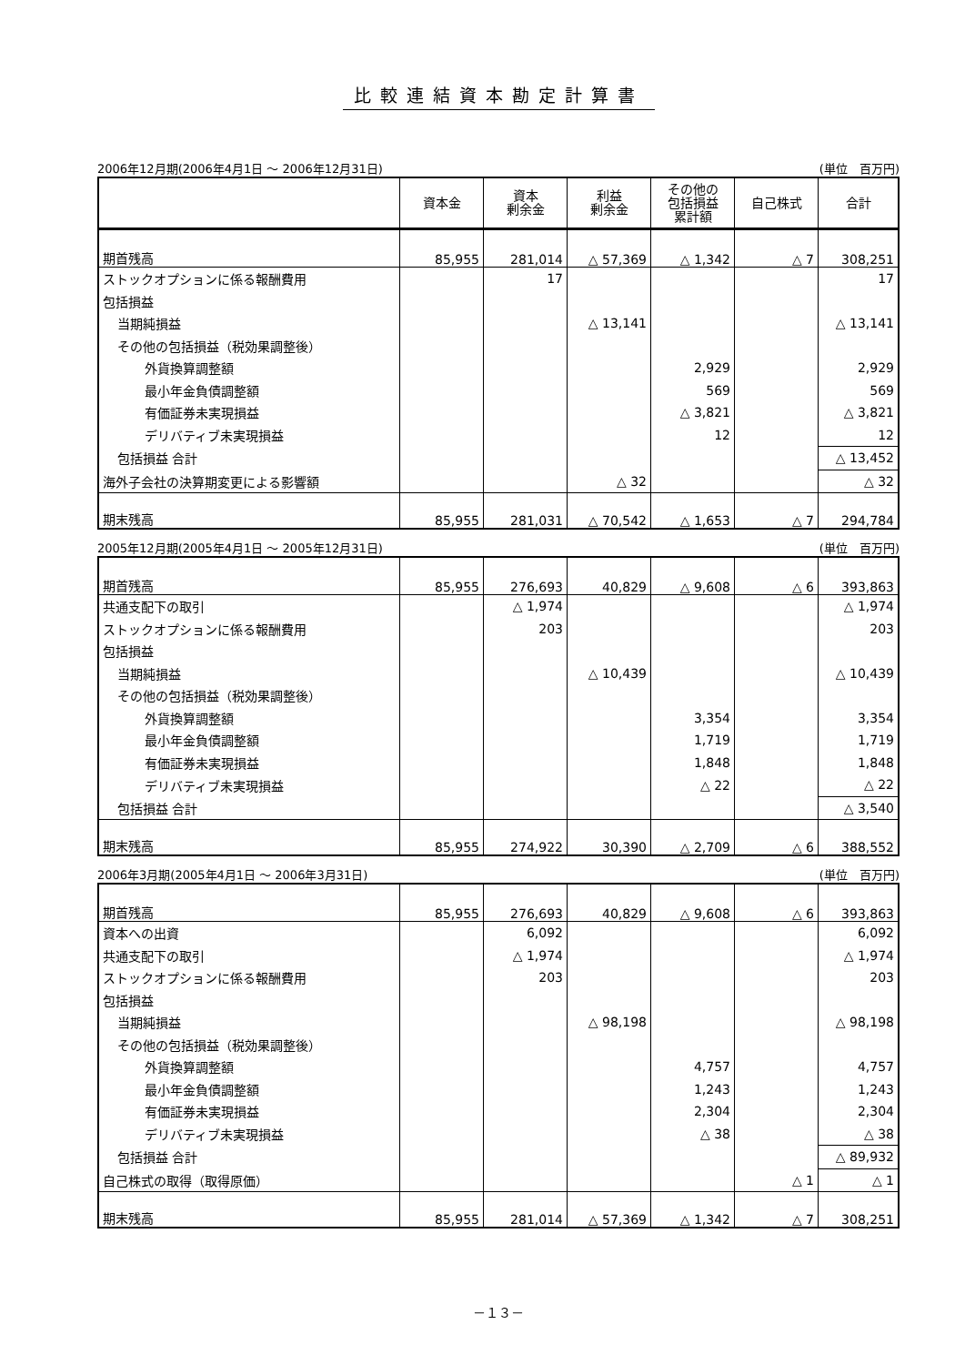比較連結資本勘定計算書
2006年12月期(2006年4月1日 ～ 2006年12月31日) (単位　百万円)
| | 資本金 | 資本 剰余金 | 利益 剰余金 | その他の 包括損益 累計額 | 自己株式 | 合計 |
| --- | --- | --- | --- | --- | --- | --- |
| 期首残高 | 85,955 | 281,014 | △ 57,369 | △ 1,342 | △ 7 | 308,251 |
| ストックオプションに係る報酬費用 | | 17 | | | | 17 |
| 包括損益 | | | | | | |
| 当期純損益 | | | △ 13,141 | | | △ 13,141 |
| その他の包括損益（税効果調整後） | | | | | | |
| 外貨換算調整額 | | | | 2,929 | | 2,929 |
| 最小年金負債調整額 | | | | 569 | | 569 |
| 有価証券未実現損益 | | | | △ 3,821 | | △ 3,821 |
| デリバティブ未実現損益 | | | | 12 | | 12 |
| 包括損益 合計 | | | | | | △ 13,452 |
| 海外子会社の決算期変更による影響額 | | | △ 32 | | | △ 32 |
| 期末残高 | 85,955 | 281,031 | △ 70,542 | △ 1,653 | △ 7 | 294,784 |
2005年12月期(2005年4月1日 ～ 2005年12月31日) (単位　百万円)
| 期首残高 | 85,955 | 276,693 | 40,829 | △ 9,608 | △ 6 | 393,863 |
| 共通支配下の取引 | | △ 1,974 | | | | △ 1,974 |
| ストックオプションに係る報酬費用 | | 203 | | | | 203 |
| 包括損益 | | | | | | |
| 当期純損益 | | | △ 10,439 | | | △ 10,439 |
| その他の包括損益（税効果調整後） | | | | | | |
| 外貨換算調整額 | | | | 3,354 | | 3,354 |
| 最小年金負債調整額 | | | | 1,719 | | 1,719 |
| 有価証券未実現損益 | | | | 1,848 | | 1,848 |
| デリバティブ未実現損益 | | | | △ 22 | | △ 22 |
| 包括損益 合計 | | | | | | △ 3,540 |
| 期末残高 | 85,955 | 274,922 | 30,390 | △ 2,709 | △ 6 | 388,552 |
2006年3月期(2005年4月1日 ～ 2006年3月31日) (単位　百万円)
| 期首残高 | 85,955 | 276,693 | 40,829 | △ 9,608 | △ 6 | 393,863 |
| 資本への出資 | | 6,092 | | | | 6,092 |
| 共通支配下の取引 | | △ 1,974 | | | | △ 1,974 |
| ストックオプションに係る報酬費用 | | 203 | | | | 203 |
| 包括損益 | | | | | | |
| 当期純損益 | | | △ 98,198 | | | △ 98,198 |
| その他の包括損益（税効果調整後） | | | | | | |
| 外貨換算調整額 | | | | 4,757 | | 4,757 |
| 最小年金負債調整額 | | | | 1,243 | | 1,243 |
| 有価証券未実現損益 | | | | 2,304 | | 2,304 |
| デリバティブ未実現損益 | | | | △ 38 | | △ 38 |
| 包括損益 合計 | | | | | | △ 89,932 |
| 自己株式の取得（取得原価） | | | | | △ 1 | △ 1 |
| 期末残高 | 85,955 | 281,014 | △ 57,369 | △ 1,342 | △ 7 | 308,251 |
－１３－